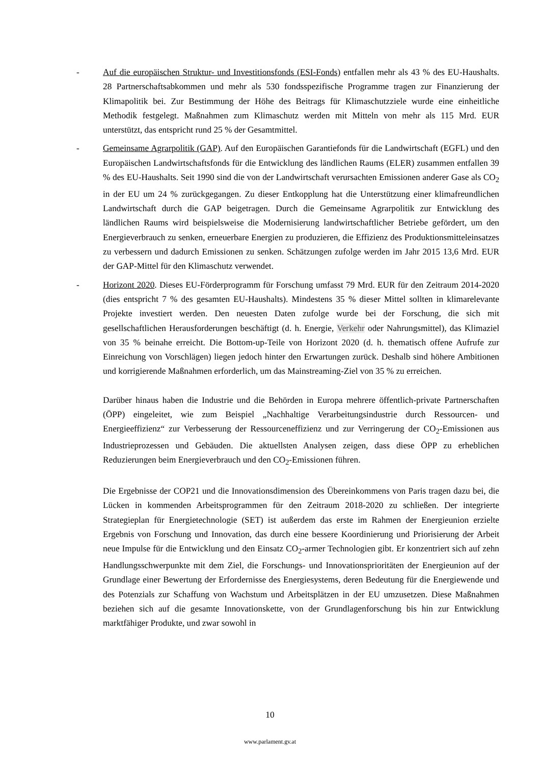- Auf die europäischen Struktur- und Investitionsfonds (ESI-Fonds) entfallen mehr als 43 % des EU-Haushalts. 28 Partnerschaftsabkommen und mehr als 530 fondsspezifische Programme tragen zur Finanzierung der Klimapolitik bei. Zur Bestimmung der Höhe des Beitrags für Klimaschutzziele wurde eine einheitliche Methodik festgelegt. Maßnahmen zum Klimaschutz werden mit Mitteln von mehr als 115 Mrd. EUR unterstützt, das entspricht rund 25 % der Gesamtmittel.
- Gemeinsame Agrarpolitik (GAP). Auf den Europäischen Garantiefonds für die Landwirtschaft (EGFL) und den Europäischen Landwirtschaftsfonds für die Entwicklung des ländlichen Raums (ELER) zusammen entfallen 39 % des EU-Haushalts. Seit 1990 sind die von der Landwirtschaft verursachten Emissionen anderer Gase als CO<sub>2</sub> in der EU um 24 % zurückgegangen. Zu dieser Entkopplung hat die Unterstützung einer klimafreundlichen Landwirtschaft durch die GAP beigetragen. Durch die Gemeinsame Agrarpolitik zur Entwicklung des ländlichen Raums wird beispielsweise die Modernisierung landwirtschaftlicher Betriebe gefördert, um den Energieverbrauch zu senken, erneuerbare Energien zu produzieren, die Effizienz des Produktionsmitteleinsatzes zu verbessern und dadurch Emissionen zu senken. Schätzungen zufolge werden im Jahr 2015 13,6 Mrd. EUR der GAP-Mittel für den Klimaschutz verwendet.
- Horizont 2020. Dieses EU-Förderprogramm für Forschung umfasst 79 Mrd. EUR für den Zeitraum 2014-2020 (dies entspricht 7 % des gesamten EU-Haushalts). Mindestens 35 % dieser Mittel sollten in klimarelevante Projekte investiert werden. Den neuesten Daten zufolge wurde bei der Forschung, die sich mit gesellschaftlichen Herausforderungen beschäftigt (d. h. Energie, Verkehr oder Nahrungsmittel), das Klimaziel von 35 % beinahe erreicht. Die Bottom-up-Teile von Horizont 2020 (d. h. thematisch offene Aufrufe zur Einreichung von Vorschlägen) liegen jedoch hinter den Erwartungen zurück. Deshalb sind höhere Ambitionen und korrigierende Maßnahmen erforderlich, um das Mainstreaming-Ziel von 35 % zu erreichen.
Darüber hinaus haben die Industrie und die Behörden in Europa mehrere öffentlich-private Partnerschaften (ÖPP) eingeleitet, wie zum Beispiel „Nachhaltige Verarbeitungsindustrie durch Ressourcen- und Energieeffizienz“ zur Verbesserung der Ressourceneffizienz und zur Verringerung der CO<sub>2</sub>-Emissionen aus Industrieprozessen und Gebäuden. Die aktuellsten Analysen zeigen, dass diese ÖPP zu erheblichen Reduzierungen beim Energieverbrauch und den CO<sub>2</sub>-Emissionen führen.
Die Ergebnisse der COP21 und die Innovationsdimension des Übereinkommens von Paris tragen dazu bei, die Lücken in kommenden Arbeitsprogrammen für den Zeitraum 2018-2020 zu schließen. Der integrierte Strategieplan für Energietechnologie (SET) ist außerdem das erste im Rahmen der Energieunion erzielte Ergebnis von Forschung und Innovation, das durch eine bessere Koordinierung und Priorisierung der Arbeit neue Impulse für die Entwicklung und den Einsatz CO<sub>2</sub>-armer Technologien gibt. Er konzentriert sich auf zehn Handlungsschwerpunkte mit dem Ziel, die Forschungs- und Innovationsprioritäten der Energieunion auf der Grundlage einer Bewertung der Erfordernisse des Energiesystems, deren Bedeutung für die Energiewende und des Potenzials zur Schaffung von Wachstum und Arbeitsplätzen in der EU umzusetzen. Diese Maßnahmen beziehen sich auf die gesamte Innovationskette, von der Grundlagenforschung bis hin zur Entwicklung marktfähiger Produkte, und zwar sowohl in
10
www.parlament.gv.at